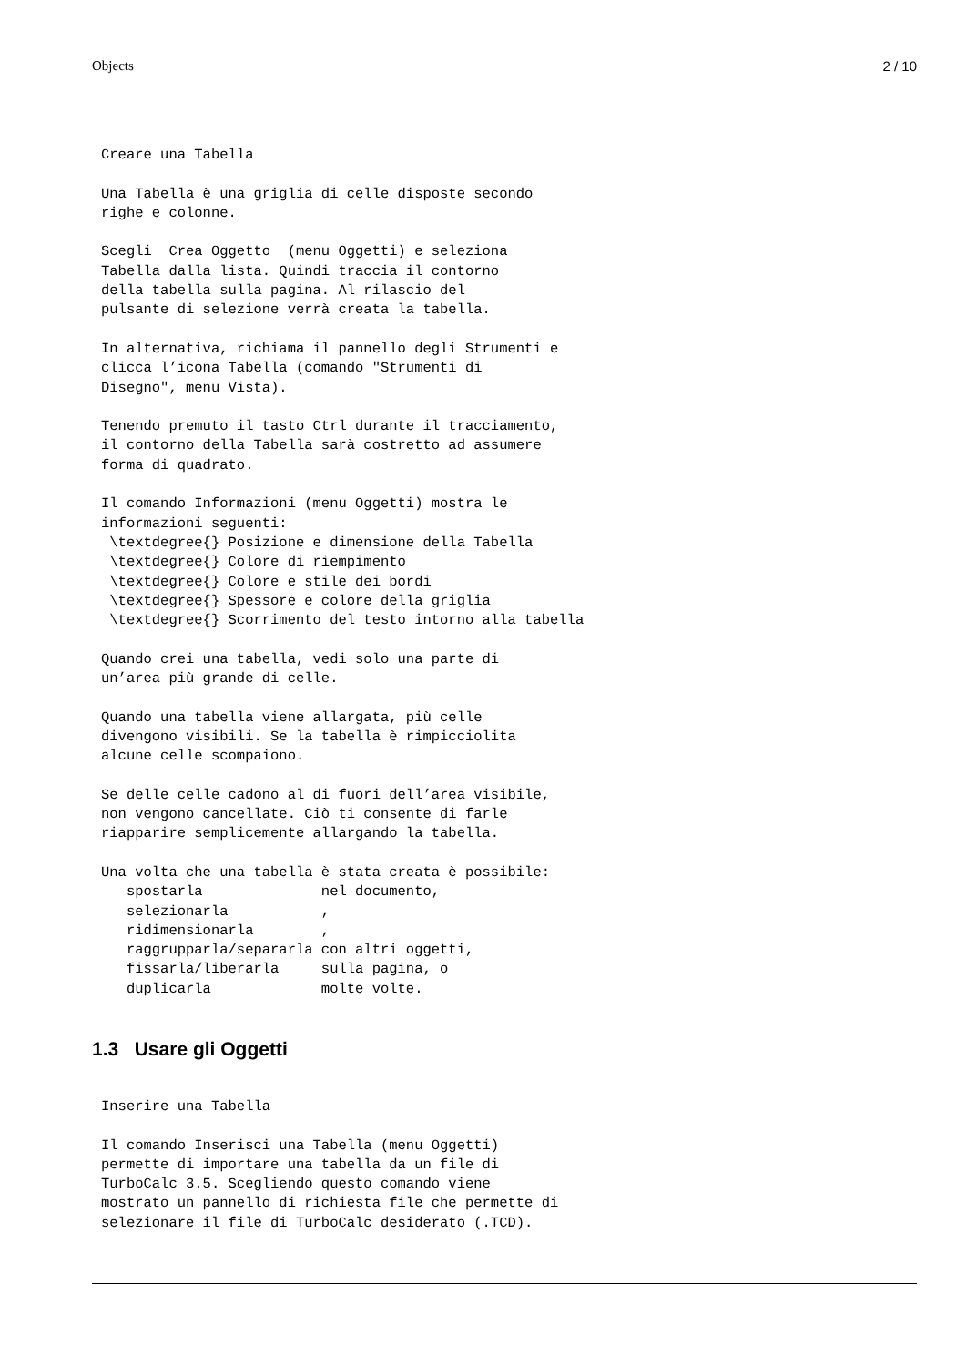Objects 2 / 10
Creare una Tabella

Una Tabella è una griglia di celle disposte secondo
righe e colonne.

Scegli  Crea Oggetto  (menu Oggetti) e seleziona
Tabella dalla lista. Quindi traccia il contorno
della tabella sulla pagina. Al rilascio del
pulsante di selezione verrà creata la tabella.

In alternativa, richiama il pannello degli Strumenti e
clicca l’icona Tabella (comando "Strumenti di
Disegno", menu Vista).

Tenendo premuto il tasto Ctrl durante il tracciamento,
il contorno della Tabella sarà costretto ad assumere
forma di quadrato.

Il comando Informazioni (menu Oggetti) mostra le
informazioni seguenti:
 \textdegree{} Posizione e dimensione della Tabella
 \textdegree{} Colore di riempimento
 \textdegree{} Colore e stile dei bordi
 \textdegree{} Spessore e colore della griglia
 \textdegree{} Scorrimento del testo intorno alla tabella

Quando crei una tabella, vedi solo una parte di
un’area più grande di celle.

Quando una tabella viene allargata, più celle
divengono visibili. Se la tabella è rimpicciolita
alcune celle scompaiono.

Se delle celle cadono al di fuori dell’area visibile,
non vengono cancellate. Ciò ti consente di farle
riapparire semplicemente allargando la tabella.

Una volta che una tabella è stata creata è possibile:
   spostarla              nel documento,
   selezionarla           ,
   ridimensionarla        ,
   raggrupparla/separarla con altri oggetti,
   fissarla/liberarla     sulla pagina, o
   duplicarla             molte volte.
1.3 Usare gli Oggetti
Inserire una Tabella

Il comando Inserisci una Tabella (menu Oggetti)
permette di importare una tabella da un file di
TurboCalc 3.5. Scegliendo questo comando viene
mostrato un pannello di richiesta file che permette di
selezionare il file di TurboCalc desiderato (.TCD).